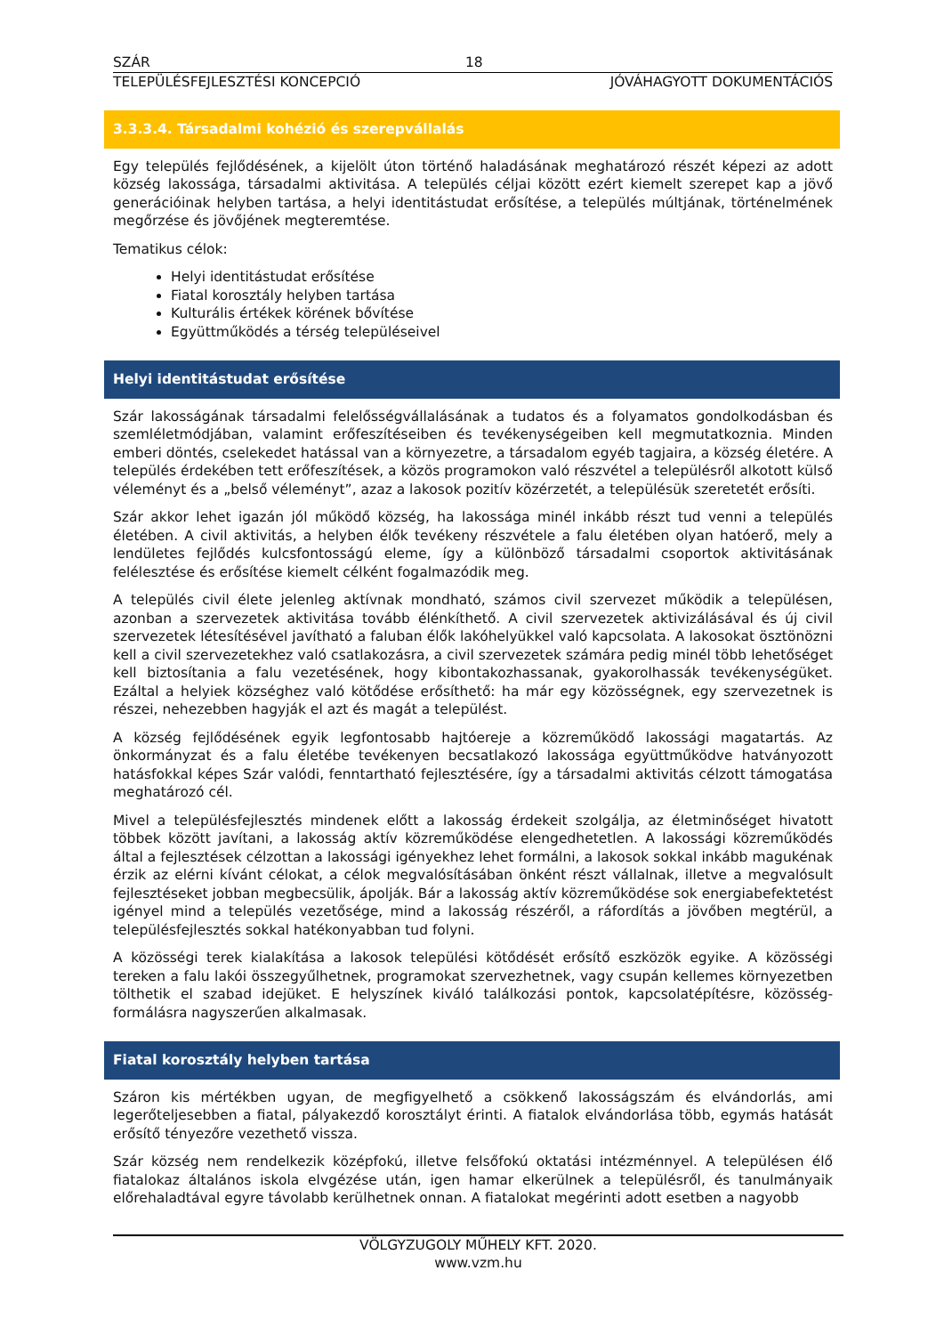SZÁR 18
TELEPÜLÉSFEJLESZTÉSI KONCEPCIÓ JÓVÁHAGYOTT DOKUMENTÁCIÓS
3.3.3.4. Társadalmi kohézió és szerepvállalás
Egy település fejlődésének, a kijelölt úton történő haladásának meghatározó részét képezi az adott község lakossága, társadalmi aktivitása. A település céljai között ezért kiemelt szerepet kap a jövő generációinak helyben tartása, a helyi identitástudat erősítése, a település múltjának, történelmének megőrzése és jövőjének megteremtése.
Tematikus célok:
Helyi identitástudat erősítése
Fiatal korosztály helyben tartása
Kulturális értékek körének bővítése
Együttműködés a térség településeivel
Helyi identitástudat erősítése
Szár lakosságának társadalmi felelősségvállalásának a tudatos és a folyamatos gondolkodásban és szemléletmódjában, valamint erőfeszítéseiben és tevékenységeiben kell megmutatkoznia. Minden emberi döntés, cselekedet hatással van a környezetre, a társadalom egyéb tagjaira, a község életére. A település érdekében tett erőfeszítések, a közös programokon való részvétel a településről alkotott külső véleményt és a „belső véleményt”, azaz a lakosok pozitív közérzetét, a településük szeretetét erősíti.
Szár akkor lehet igazán jól működő község, ha lakossága minél inkább részt tud venni a település életében. A civil aktivitás, a helyben élők tevékeny részvétele a falu életében olyan hatóerő, mely a lendületes fejlődés kulcsfontosságú eleme, így a különböző társadalmi csoportok aktivitásának felélesztése és erősítése kiemelt célként fogalmazódik meg.
A település civil élete jelenleg aktívnak mondható, számos civil szervezet működik a településen, azonban a szervezetek aktivitása tovább élénkíthető. A civil szervezetek aktivizálásával és új civil szervezetek létesítésével javítható a faluban élők lakóhelyükkel való kapcsolata. A lakosokat ösztönözni kell a civil szervezetekhez való csatlakozásra, a civil szervezetek számára pedig minél több lehetőséget kell biztosítania a falu vezetésének, hogy kibontakozhassanak, gyakorolhassák tevékenységüket. Ezáltal a helyiek községhez való kötődése erősíthető: ha már egy közösségnek, egy szervezetnek is részei, nehezebben hagyják el azt és magát a települést.
A község fejlődésének egyik legfontosabb hajtóereje a közreműködő lakossági magatartás. Az önkormányzat és a falu életébe tevékenyen becsatlakozó lakossága együttműködve hatványozott hatásfokkal képes Szár valódi, fenntartható fejlesztésére, így a társadalmi aktivitás célzott támogatása meghatározó cél.
Mivel a településfejlesztés mindenek előtt a lakosság érdekeit szolgálja, az életminőséget hivatott többek között javítani, a lakosság aktív közreműködése elengedhetetlen. A lakossági közreműködés által a fejlesztések célzottan a lakossági igényekhez lehet formálni, a lakosok sokkal inkább magukénak érzik az elérni kívánt célokat, a célok megvalósításában önként részt vállalnak, illetve a megvalósult fejlesztéseket jobban megbecsülik, ápolják. Bár a lakosság aktív közreműködése sok energiabefektetést igényel mind a település vezetősége, mind a lakosság részéről, a ráfordítás a jövőben megtérül, a településfejlesztés sokkal hatékonyabban tud folyni.
A közösségi terek kialakítása a lakosok települési kötődését erősítő eszközök egyike. A közösségi tereken a falu lakói összegyűlhetnek, programokat szervezhetnek, vagy csupán kellemes környezetben tölthetik el szabad idejüket. E helyszínek kiváló találkozási pontok, kapcsolatépítésre, közösség-formálásra nagyszerűen alkalmasak.
Fiatal korosztály helyben tartása
Száron kis mértékben ugyan, de megfigyelhető a csökkenő lakosságszám és elvándorlás, ami legerőteljesebben a fiatal, pályakezdő korosztályt érinti. A fiatalok elvándorlása több, egymás hatását erősítő tényezőre vezethető vissza.
Szár község nem rendelkezik középfokú, illetve felsőfokú oktatási intézménnyel. A településen élő fiatalokaz általános iskola elvgézése után, igen hamar elkerülnek a településről, és tanulmányaik előrehaladtával egyre távolabb kerülhetnek onnan. A fiatalokat megérinti adott esetben a nagyobb
VÖLGYZUGOLY MŰHELY KFT. 2020.
www.vzm.hu